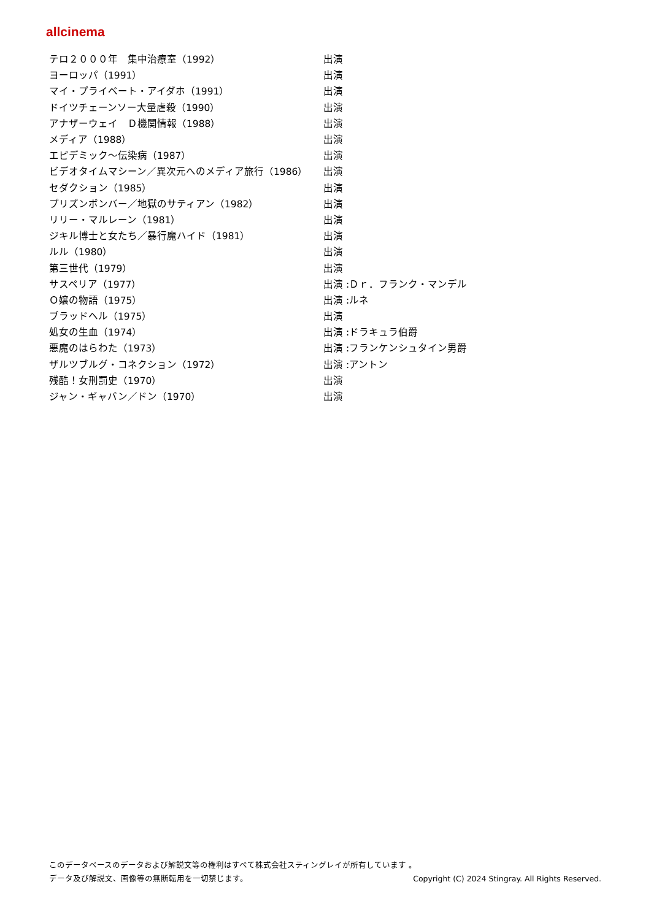allcinema
| テロ２０００年 集中治療室（1992） | 出演 |
| ヨーロッパ（1991） | 出演 |
| マイ・プライベート・アイダホ（1991） | 出演 |
| ドイツチェーンソー大量虐殺（1990） | 出演 |
| アナザーウェイ Ｄ機関情報（1988） | 出演 |
| メディア（1988） | 出演 |
| エピデミック～伝染病（1987） | 出演 |
| ビデオタイムマシーン／異次元へのメディア旅行（1986） | 出演 |
| セダクション（1985） | 出演 |
| プリズンボンバー／地獄のサティアン（1982） | 出演 |
| リリー・マルレーン（1981） | 出演 |
| ジキル博士と女たち／暴行魔ハイド（1981） | 出演 |
| ルル（1980） | 出演 |
| 第三世代（1979） | 出演 |
| サスペリア（1977） | 出演 :Ｄｒ．フランク・マンデル |
| Ｏ嬢の物語（1975） | 出演 :ルネ |
| ブラッドヘル（1975） | 出演 |
| 処女の生血（1974） | 出演 :ドラキュラ伯爵 |
| 悪魔のはらわた（1973） | 出演 :フランケンシュタイン男爵 |
| ザルツブルグ・コネクション（1972） | 出演 :アントン |
| 残酷！女刑罰史（1970） | 出演 |
| ジャン・ギャバン／ドン（1970） | 出演 |
このデータベースのデータおよび解説文等の権利はすべて株式会社スティングレイが所有しています 。
データ及び解説文、画像等の無断転用を一切禁じます。 Copyright (C) 2024 Stingray. All Rights Reserved.